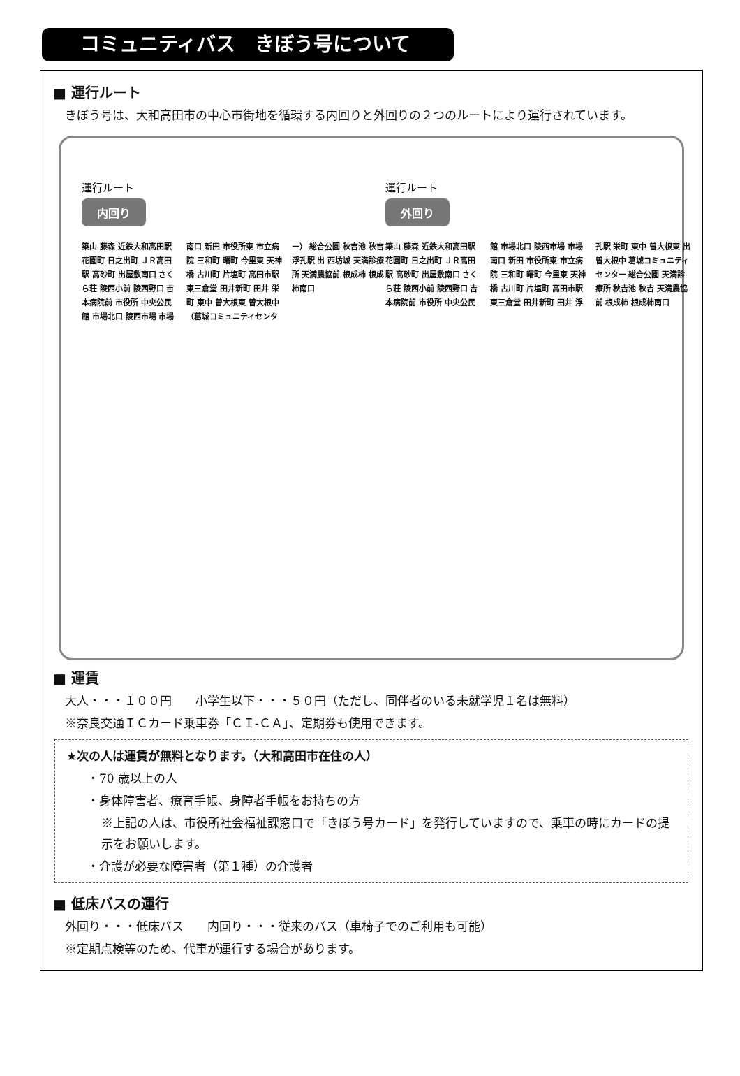コミュニティバス　きぼう号について
■ 運行ルート
　きぼう号は、大和高田市の中心市街地を循環する内回りと外回りの２つのルートにより運行されています。
運行ルート
内回り
築山 藤森 近鉄大和高田駅 花園町 日之出町 ＪＲ高田駅 高砂町 出屋敷南口 さくら荘 陵西小前 陵西野口 吉本病院前 市役所 中央公民館 市場北口 陵西市場 市場南口 新田 市役所東 市立病院 三和町 曙町 今里東 天神橋 古川町 片塩町 高田市駅 東三倉堂 田井新町 田井 栄町 東中 曽大根東 曽大根中（葛城コミュニティセンター） 総合公園 秋吉池 秋吉 浮孔駅 出 西坊城 天満診療所 天満農協前 根成柿 根成柿南口
運行ルート
外回り
築山 藤森 近鉄大和高田駅 花園町 日之出町 ＪＲ高田駅 高砂町 出屋敷南口 さくら荘 陵西小前 陵西野口 吉本病院前 市役所 中央公民館 市場北口 陵西市場 市場南口 新田 市役所東 市立病院 三和町 曙町 今里東 天神橋 古川町 片塩町 高田市駅 東三倉堂 田井新町 田井 浮孔駅 栄町 東中 曽大根東 出 曽大根中 葛城コミュニティセンター 総合公園 天満診療所 秋吉池 秋吉 天満農協前 根成柿 根成柿南口
■ 運賃
　大人・・・１００円　　小学生以下・・・５０円（ただし、同伴者のいる未就学児１名は無料）
　※奈良交通ＩＣカード乗車券「ＣＩ-ＣＡ」、定期券も使用できます。
★次の人は運賃が無料となります。（大和高田市在住の人）
・70 歳以上の人
・身体障害者、療育手帳、身障者手帳をお持ちの方
※上記の人は、市役所社会福祉課窓口で「きぼう号カード」を発行していますので、乗車の時にカードの提示をお願いします。
・介護が必要な障害者（第１種）の介護者
■ 低床バスの運行
　外回り・・・低床バス　　内回り・・・従来のバス（車椅子でのご利用も可能）
　※定期点検等のため、代車が運行する場合があります。